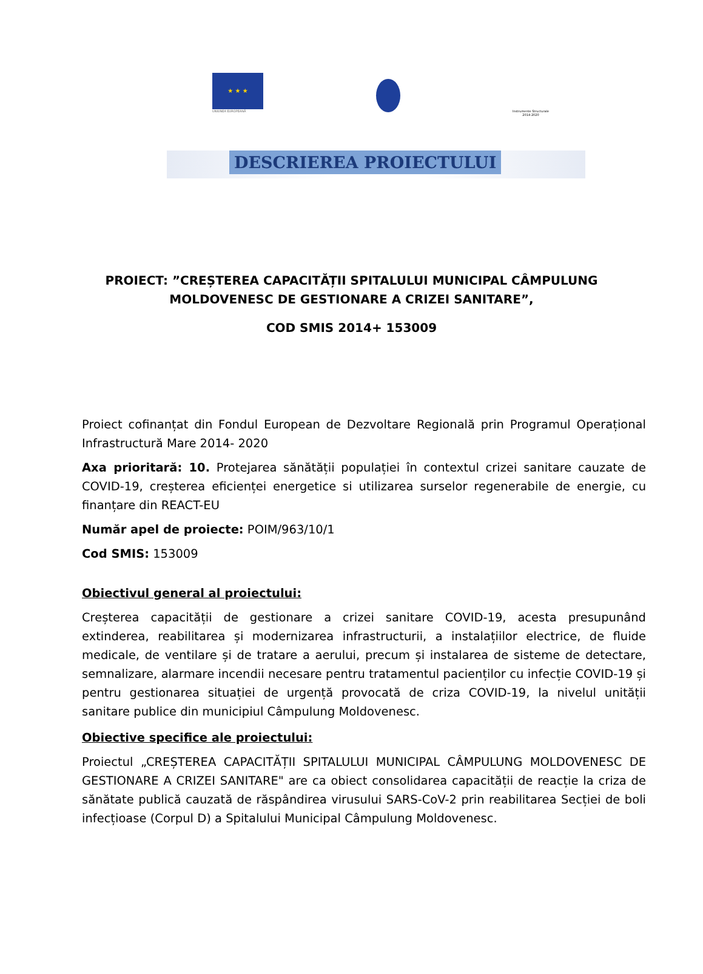★ ★ ★
UNIUNEA EUROPEANĂ
Instrumente Structurale 2014-2020
DESCRIEREA PROIECTULUI
PROIECT: ”CREȘTEREA CAPACITĂȚII SPITALULUI MUNICIPAL CÂMPULUNG
MOLDOVENESC DE GESTIONARE A CRIZEI SANITARE”,
COD SMIS 2014+ 153009
Proiect cofinanțat din Fondul European de Dezvoltare Regională prin Programul Operațional Infrastructură Mare 2014- 2020
Axa prioritară: 10. Protejarea sănătății populației în contextul crizei sanitare cauzate de COVID-19, creșterea eficienței energetice si utilizarea surselor regenerabile de energie, cu finanțare din REACT-EU
Număr apel de proiecte: POIM/963/10/1
Cod SMIS: 153009
Obiectivul general al proiectului:
Creșterea capacității de gestionare a crizei sanitare COVID-19, acesta presupunând extinderea, reabilitarea și modernizarea infrastructurii, a instalațiilor electrice, de fluide medicale, de ventilare și de tratare a aerului, precum și instalarea de sisteme de detectare, semnalizare, alarmare incendii necesare pentru tratamentul pacienților cu infecție COVID-19 și pentru gestionarea situației de urgență provocată de criza COVID-19, la nivelul unității sanitare publice din municipiul Câmpulung Moldovenesc.
Obiective specifice ale proiectului:
Proiectul „CREȘTEREA CAPACITĂȚII SPITALULUI MUNICIPAL CÂMPULUNG MOLDOVENESC DE GESTIONARE A CRIZEI SANITARE" are ca obiect consolidarea capacității de reacție la criza de sănătate publică cauzată de răspândirea virusului SARS-CoV-2 prin reabilitarea Secției de boli infecțioase (Corpul D) a Spitalului Municipal Câmpulung Moldovenesc.